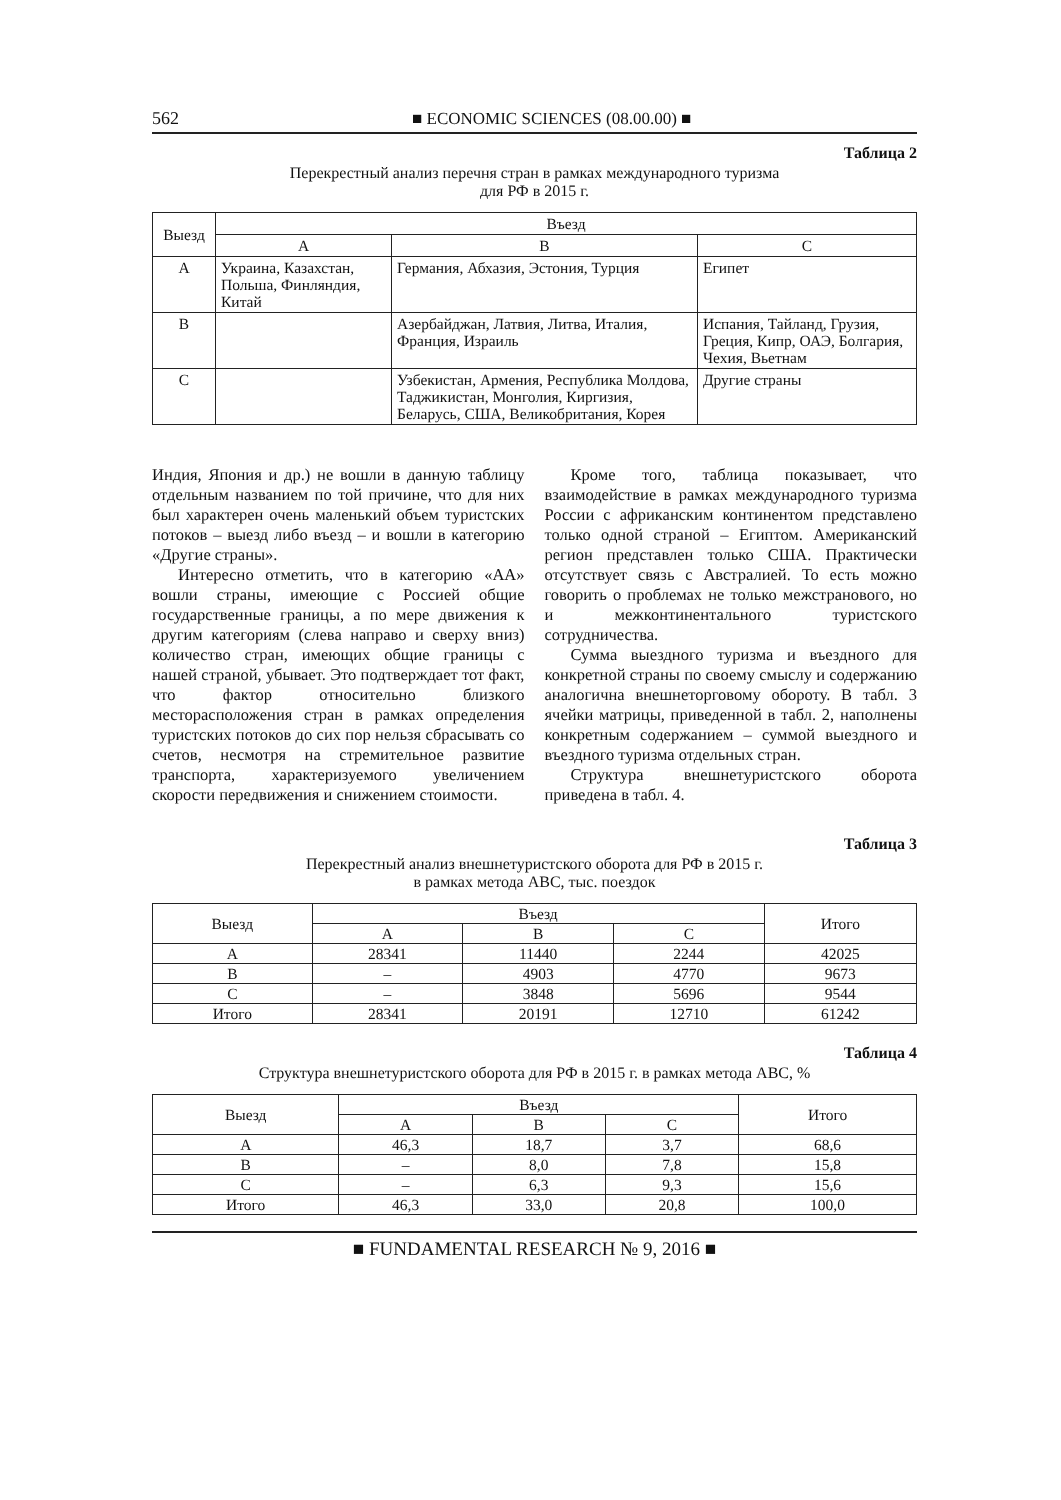562 ■ ECONOMIC SCIENCES (08.00.00) ■
Таблица 2
Перекрестный анализ перечня стран в рамках международного туризма
для РФ в 2015 г.
| Выезд | Въезд | | |
| --- | --- | --- | --- |
| | A | B | C |
| A | Украина, Казахстан, Польша, Финляндия, Китай | Германия, Абхазия, Эстония, Турция | Египет |
| B | | Азербайджан, Латвия, Литва, Италия, Франция, Израиль | Испания, Тайланд, Грузия, Греция, Кипр, ОАЭ, Болгария, Чехия, Вьетнам |
| C | | Узбекистан, Армения, Республика Молдова, Таджикистан, Монголия, Киргизия, Беларусь, США, Великобритания, Корея | Другие страны |
Индия, Япония и др.) не вошли в данную таблицу отдельным названием по той причине, что для них был характерен очень маленький объем туристских потоков – выезд либо въезд – и вошли в категорию «Другие страны».
Интересно отметить, что в категорию «АА» вошли страны, имеющие с Россией общие государственные границы, а по мере движения к другим категориям (слева направо и сверху вниз) количество стран, имеющих общие границы с нашей страной, убывает. Это подтверждает тот факт, что фактор относительно близкого месторасположения стран в рамках определения туристских потоков до сих пор нельзя сбрасывать со счетов, несмотря на стремительное развитие транспорта, характеризуемого увеличением скорости передвижения и снижением стоимости.
Кроме того, таблица показывает, что взаимодействие в рамках международного туризма России с африканским континентом представлено только одной страной – Египтом. Американский регион представлен только США. Практически отсутствует связь с Австралией. То есть можно говорить о проблемах не только межстранового, но и межконтинентального туристского сотрудничества.
Сумма выездного туризма и въездного для конкретной страны по своему смыслу и содержанию аналогична внешнеторговому обороту. В табл. 3 ячейки матрицы, приведенной в табл. 2, наполнены конкретным содержанием – суммой выездного и въездного туризма отдельных стран.
Структура внешнетуристского оборота приведена в табл. 4.
Таблица 3
Перекрестный анализ внешнетуристского оборота для РФ в 2015 г.
в рамках метода ABC, тыс. поездок
| Выезд | Въезд | | | Итого |
| --- | --- | --- | --- | --- |
| | A | B | C | |
| A | 28341 | 11440 | 2244 | 42025 |
| B | – | 4903 | 4770 | 9673 |
| C | – | 3848 | 5696 | 9544 |
| Итого | 28341 | 20191 | 12710 | 61242 |
Таблица 4
Структура внешнетуристского оборота для РФ в 2015 г. в рамках метода ABC, %
| Выезд | Въезд | | | Итого |
| --- | --- | --- | --- | --- |
| | A | B | C | |
| A | 46,3 | 18,7 | 3,7 | 68,6 |
| B | – | 8,0 | 7,8 | 15,8 |
| C | – | 6,3 | 9,3 | 15,6 |
| Итого | 46,3 | 33,0 | 20,8 | 100,0 |
■ FUNDAMENTAL RESEARCH № 9, 2016 ■